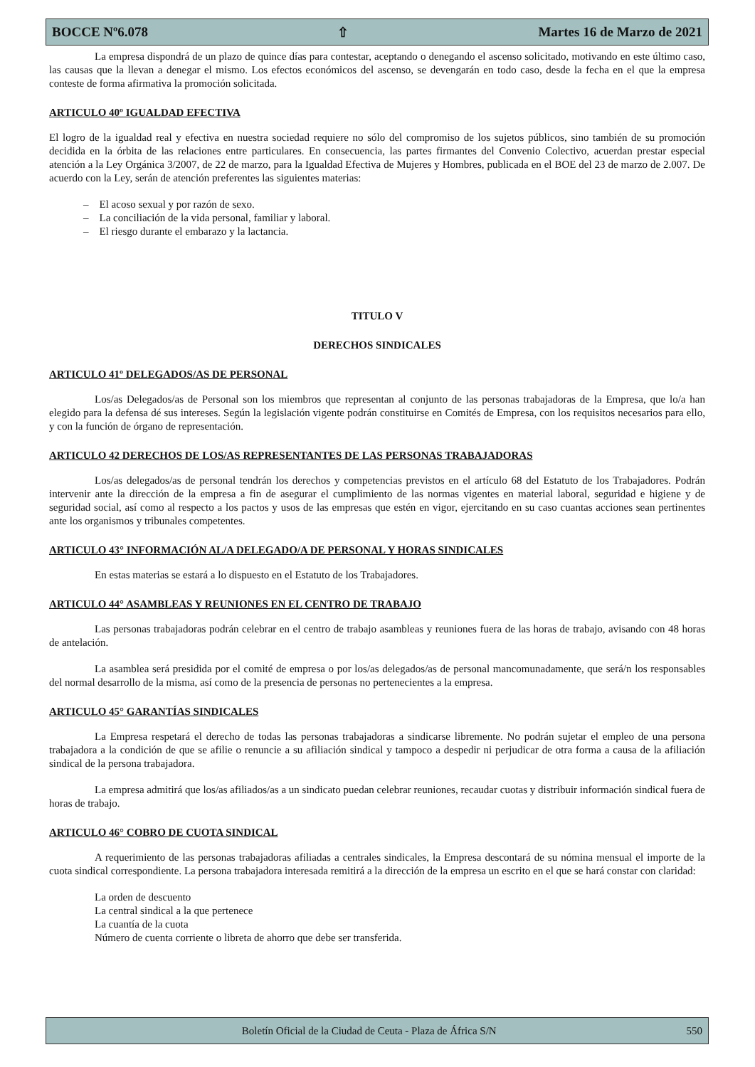BOCCE Nº6.078 ⇧ Martes 16 de Marzo de 2021
La empresa dispondrá de un plazo de quince días para contestar, aceptando o denegando el ascenso solicitado, motivando en este último caso, las causas que la llevan a denegar el mismo. Los efectos económicos del ascenso, se devengarán en todo caso, desde la fecha en el que la empresa conteste de forma afirmativa la promoción solicitada.
ARTICULO 40º IGUALDAD EFECTIVA
El logro de la igualdad real y efectiva en nuestra sociedad requiere no sólo del compromiso de los sujetos públicos, sino también de su promoción decidida en la órbita de las relaciones entre particulares. En consecuencia, las partes firmantes del Convenio Colectivo, acuerdan prestar especial atención a la Ley Orgánica 3/2007, de 22 de marzo, para la Igualdad Efectiva de Mujeres y Hombres, publicada en el BOE del 23 de marzo de 2.007. De acuerdo con la Ley, serán de atención preferentes las siguientes materias:
– El acoso sexual y por razón de sexo.
– La conciliación de la vida personal, familiar y laboral.
– El riesgo durante el embarazo y la lactancia.
TITULO V
DERECHOS SINDICALES
ARTICULO 41º DELEGADOS/AS DE PERSONAL
Los/as Delegados/as de Personal son los miembros que representan al conjunto de las personas trabajadoras de la Empresa, que lo/a han elegido para la defensa dé sus intereses. Según la legislación vigente podrán constituirse en Comités de Empresa, con los requisitos necesarios para ello, y con la función de órgano de representación.
ARTICULO 42 DERECHOS DE LOS/AS REPRESENTANTES DE LAS PERSONAS TRABAJADORAS
Los/as delegados/as de personal tendrán los derechos y competencias previstos en el artículo 68 del Estatuto de los Trabajadores. Podrán intervenir ante la dirección de la empresa a fin de asegurar el cumplimiento de las normas vigentes en material laboral, seguridad e higiene y de seguridad social, así como al respecto a los pactos y usos de las empresas que estén en vigor, ejercitando en su caso cuantas acciones sean pertinentes ante los organismos y tribunales competentes.
ARTICULO 43° INFORMACIÓN AL/A DELEGADO/A DE PERSONAL Y HORAS SINDICALES
En estas materias se estará a lo dispuesto en el Estatuto de los Trabajadores.
ARTICULO 44° ASAMBLEAS Y REUNIONES EN EL CENTRO DE TRABAJO
Las personas trabajadoras podrán celebrar en el centro de trabajo asambleas y reuniones fuera de las horas de trabajo, avisando con 48 horas de antelación.
La asamblea será presidida por el comité de empresa o por los/as delegados/as de personal mancomunadamente, que será/n los responsables del normal desarrollo de la misma, así como de la presencia de personas no pertenecientes a la empresa.
ARTICULO 45° GARANTÍAS SINDICALES
La Empresa respetará el derecho de todas las personas trabajadoras a sindicarse libremente. No podrán sujetar el empleo de una persona trabajadora a la condición de que se afilie o renuncie a su afiliación sindical y tampoco a despedir ni perjudicar de otra forma a causa de la afiliación sindical de la persona trabajadora.
La empresa admitirá que los/as afiliados/as a un sindicato puedan celebrar reuniones, recaudar cuotas y distribuir información sindical fuera de horas de trabajo.
ARTICULO 46° COBRO DE CUOTA SINDICAL
A requerimiento de las personas trabajadoras afiliadas a centrales sindicales, la Empresa descontará de su nómina mensual el importe de la cuota sindical correspondiente. La persona trabajadora interesada remitirá a la dirección de la empresa un escrito en el que se hará constar con claridad:
La orden de descuento
La central sindical a la que pertenece
La cuantía de la cuota
Número de cuenta corriente o libreta de ahorro que debe ser transferida.
Boletín Oficial de la Ciudad de Ceuta - Plaza de África S/N 550